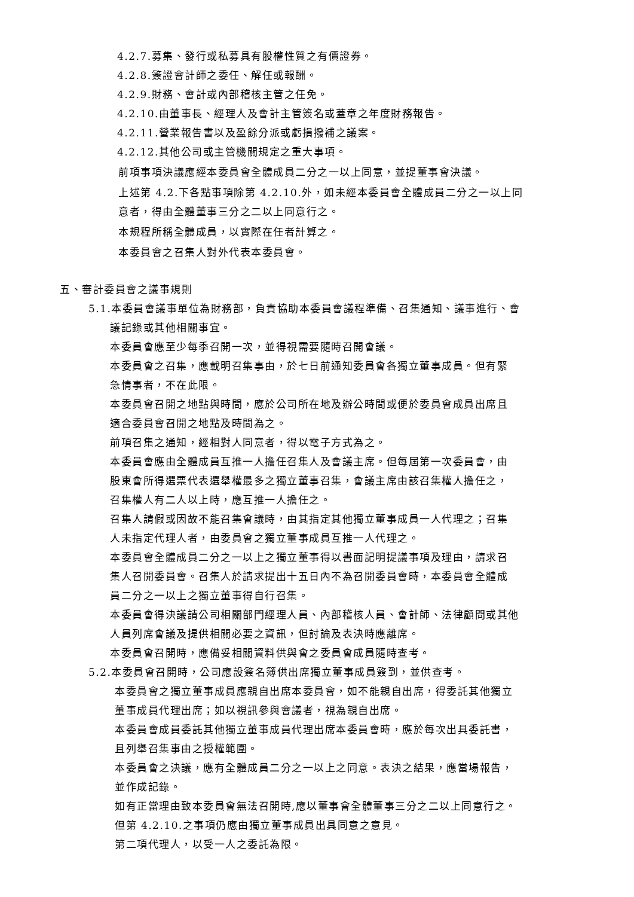4.2.7.募集、發行或私募具有股權性質之有價證券。
4.2.8.簽證會計師之委任、解任或報酬。
4.2.9.財務、會計或內部稽核主管之任免。
4.2.10.由董事長、經理人及會計主管簽名或蓋章之年度財務報告。
4.2.11.營業報告書以及盈餘分派或虧損撥補之議案。
4.2.12.其他公司或主管機關規定之重大事項。
前項事項決議應經本委員會全體成員二分之一以上同意，並提董事會決議。
上述第 4.2.下各點事項除第 4.2.10.外，如未經本委員會全體成員二分之一以上同
意者，得由全體董事三分之二以上同意行之。
本規程所稱全體成員，以實際在任者計算之。
本委員會之召集人對外代表本委員會。
五、審計委員會之議事規則
5.1.本委員會議事單位為財務部，負責協助本委員會議程準備、召集通知、議事進行、會
議記錄或其他相關事宜。
本委員會應至少每季召開一次，並得視需要隨時召開會議。
本委員會之召集，應載明召集事由，於七日前通知委員會各獨立董事成員。但有緊
急情事者，不在此限。
本委員會召開之地點與時間，應於公司所在地及辦公時間或便於委員會成員出席且
適合委員會召開之地點及時間為之。
前項召集之通知，經相對人同意者，得以電子方式為之。
本委員會應由全體成員互推一人擔任召集人及會議主席。但每屆第一次委員會，由
股東會所得選票代表選舉權最多之獨立董事召集，會議主席由該召集權人擔任之，
召集權人有二人以上時，應互推一人擔任之。
召集人請假或因故不能召集會議時，由其指定其他獨立董事成員一人代理之；召集
人未指定代理人者，由委員會之獨立董事成員互推一人代理之。
本委員會全體成員二分之一以上之獨立董事得以書面記明提議事項及理由，請求召
集人召開委員會。召集人於請求提出十五日內不為召開委員會時，本委員會全體成
員二分之一以上之獨立董事得自行召集。
本委員會得決議請公司相關部門經理人員、內部稽核人員、會計師、法律顧問或其他
人員列席會議及提供相關必要之資訊，但討論及表決時應離席。
本委員會召開時，應備妥相關資料供與會之委員會成員隨時查考。
5.2.本委員會召開時，公司應設簽名簿供出席獨立董事成員簽到，並供查考。
本委員會之獨立董事成員應親自出席本委員會，如不能親自出席，得委託其他獨立
董事成員代理出席；如以視訊參與會議者，視為親自出席。
本委員會成員委託其他獨立董事成員代理出席本委員會時，應於每次出具委託書，
且列舉召集事由之授權範圍。
本委員會之決議，應有全體成員二分之一以上之同意。表決之結果，應當場報告，
並作成記錄。
如有正當理由致本委員會無法召開時,應以董事會全體董事三分之二以上同意行之。
但第 4.2.10.之事項仍應由獨立董事成員出具同意之意見。
第二項代理人，以受一人之委託為限。